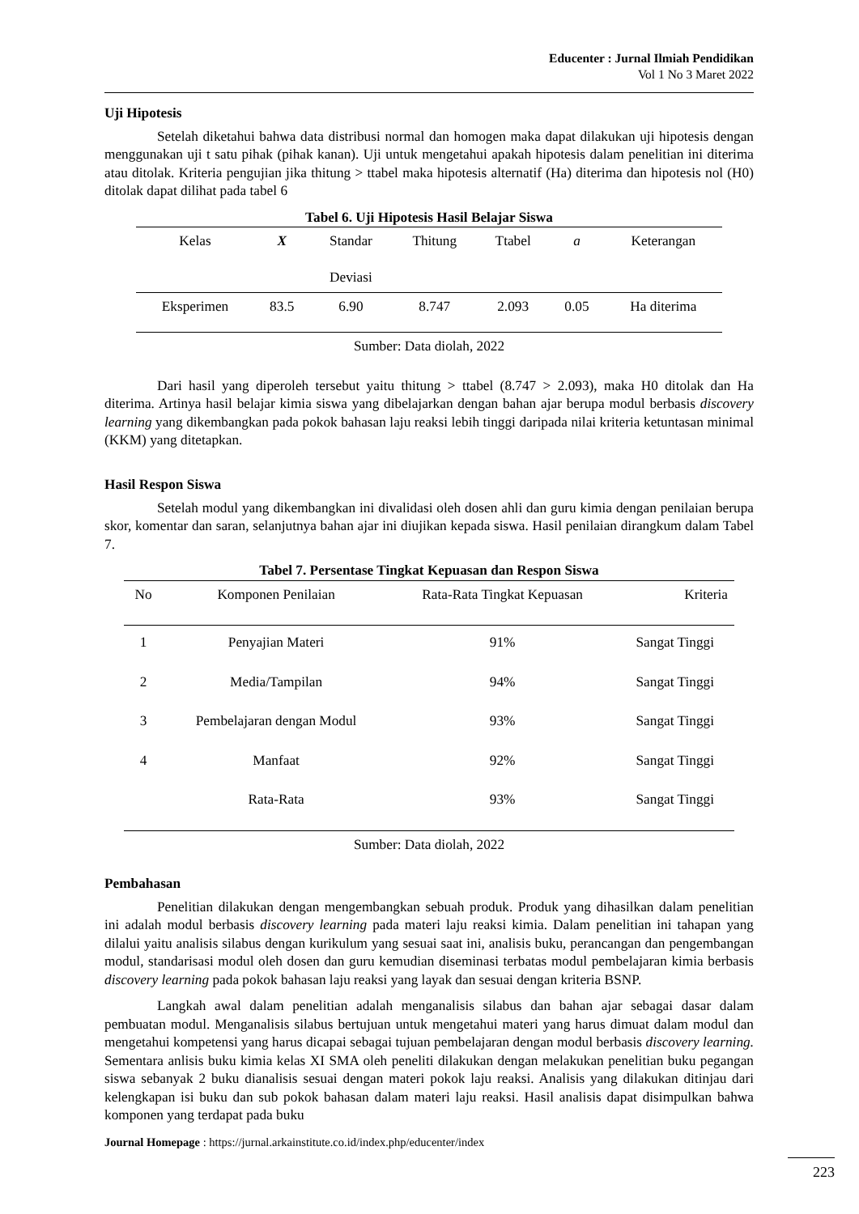Educenter : Jurnal Ilmiah Pendidikan
Vol 1 No 3 Maret 2022
Uji Hipotesis
Setelah diketahui bahwa data distribusi normal dan homogen maka dapat dilakukan uji hipotesis dengan menggunakan uji t satu pihak (pihak kanan). Uji untuk mengetahui apakah hipotesis dalam penelitian ini diterima atau ditolak. Kriteria pengujian jika thitung > ttabel maka hipotesis alternatif (Ha) diterima dan hipotesis nol (H0) ditolak dapat dilihat pada tabel 6
Tabel 6. Uji Hipotesis Hasil Belajar Siswa
| Kelas | X | Standar Deviasi | Thitung | Ttabel | a | Keterangan |
| --- | --- | --- | --- | --- | --- | --- |
| Eksperimen | 83.5 | 6.90 | 8.747 | 2.093 | 0.05 | Ha diterima |
Sumber: Data diolah, 2022
Dari hasil yang diperoleh tersebut yaitu thitung > ttabel (8.747 > 2.093), maka H0 ditolak dan Ha diterima. Artinya hasil belajar kimia siswa yang dibelajarkan dengan bahan ajar berupa modul berbasis discovery learning yang dikembangkan pada pokok bahasan laju reaksi lebih tinggi daripada nilai kriteria ketuntasan minimal (KKM) yang ditetapkan.
Hasil Respon Siswa
Setelah modul yang dikembangkan ini divalidasi oleh dosen ahli dan guru kimia dengan penilaian berupa skor, komentar dan saran, selanjutnya bahan ajar ini diujikan kepada siswa. Hasil penilaian dirangkum dalam Tabel 7.
Tabel 7. Persentase Tingkat Kepuasan dan Respon Siswa
| No | Komponen Penilaian | Rata-Rata Tingkat Kepuasan | Kriteria |
| --- | --- | --- | --- |
| 1 | Penyajian Materi | 91% | Sangat Tinggi |
| 2 | Media/Tampilan | 94% | Sangat Tinggi |
| 3 | Pembelajaran dengan Modul | 93% | Sangat Tinggi |
| 4 | Manfaat | 92% | Sangat Tinggi |
| | Rata-Rata | 93% | Sangat Tinggi |
Sumber: Data diolah, 2022
Pembahasan
Penelitian dilakukan dengan mengembangkan sebuah produk. Produk yang dihasilkan dalam penelitian ini adalah modul berbasis discovery learning pada materi laju reaksi kimia. Dalam penelitian ini tahapan yang dilalui yaitu analisis silabus dengan kurikulum yang sesuai saat ini, analisis buku, perancangan dan pengembangan modul, standarisasi modul oleh dosen dan guru kemudian diseminasi terbatas modul pembelajaran kimia berbasis discovery learning pada pokok bahasan laju reaksi yang layak dan sesuai dengan kriteria BSNP.
Langkah awal dalam penelitian adalah menganalisis silabus dan bahan ajar sebagai dasar dalam pembuatan modul. Menganalisis silabus bertujuan untuk mengetahui materi yang harus dimuat dalam modul dan mengetahui kompetensi yang harus dicapai sebagai tujuan pembelajaran dengan modul berbasis discovery learning. Sementara anlisis buku kimia kelas XI SMA oleh peneliti dilakukan dengan melakukan penelitian buku pegangan siswa sebanyak 2 buku dianalisis sesuai dengan materi pokok laju reaksi. Analisis yang dilakukan ditinjau dari kelengkapan isi buku dan sub pokok bahasan dalam materi laju reaksi. Hasil analisis dapat disimpulkan bahwa komponen yang terdapat pada buku
Journal Homepage : https://jurnal.arkainstitute.co.id/index.php/educenter/index
223